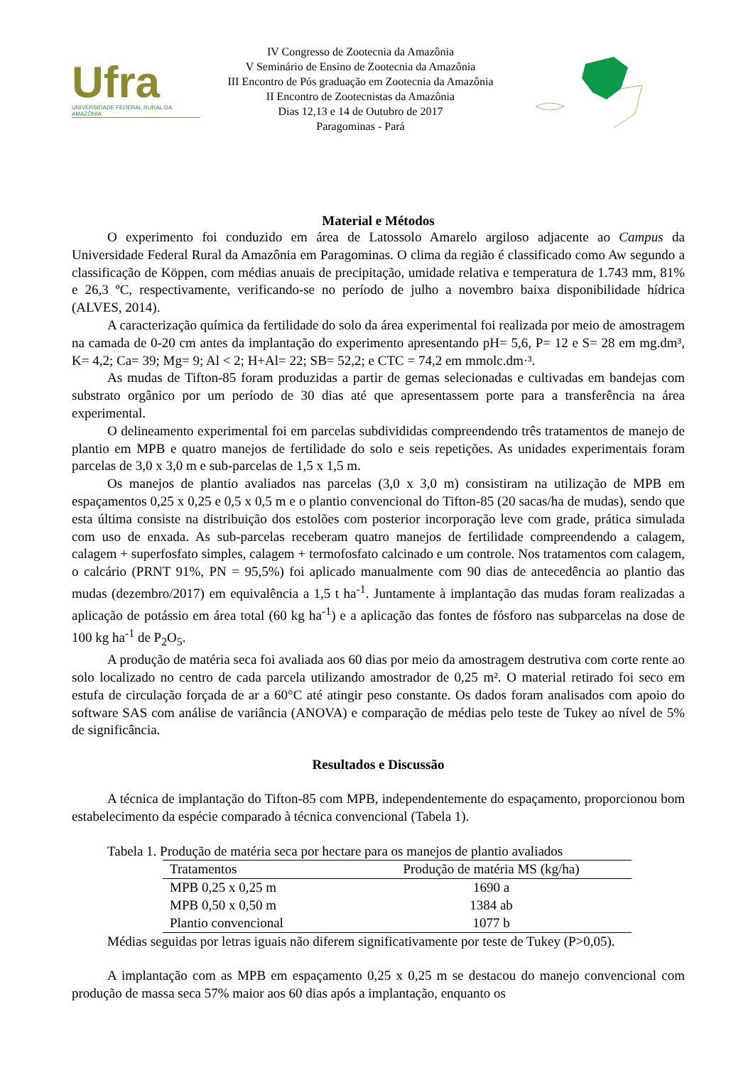Ufra
UNIVERSIDADE FEDERAL RURAL DA AMAZÔNIA
IV Congresso de Zootecnia da Amazônia
V Seminário de Ensino de Zootecnia da Amazônia
III Encontro de Pós graduação em Zootecnia da Amazônia
II Encontro de Zootecnistas da Amazônia
Dias 12,13 e 14 de Outubro de 2017
Paragominas - Pará
Material e Métodos
O experimento foi conduzido em área de Latossolo Amarelo argiloso adjacente ao Campus da Universidade Federal Rural da Amazônia em Paragominas. O clima da região é classificado como Aw segundo a classificação de Köppen, com médias anuais de precipitação, umidade relativa e temperatura de 1.743 mm, 81% e 26,3 ºC, respectivamente, verificando-se no período de julho a novembro baixa disponibilidade hídrica (ALVES, 2014).
A caracterização química da fertilidade do solo da área experimental foi realizada por meio de amostragem na camada de 0-20 cm antes da implantação do experimento apresentando pH= 5,6, P= 12 e S= 28 em mg.dm³, K= 4,2; Ca= 39; Mg= 9; Al < 2; H+Al= 22; SB= 52,2; e CTC = 74,2 em mmolc.dm·³.
As mudas de Tifton-85 foram produzidas a partir de gemas selecionadas e cultivadas em bandejas com substrato orgânico por um período de 30 dias até que apresentassem porte para a transferência na área experimental.
O delineamento experimental foi em parcelas subdivididas compreendendo três tratamentos de manejo de plantio em MPB e quatro manejos de fertilidade do solo e seis repetições. As unidades experimentais foram parcelas de 3,0 x 3,0 m e sub-parcelas de 1,5 x 1,5 m.
Os manejos de plantio avaliados nas parcelas (3,0 x 3,0 m) consistiram na utilização de MPB em espaçamentos 0,25 x 0,25 e 0,5 x 0,5 m e o plantio convencional do Tifton-85 (20 sacas/ha de mudas), sendo que esta última consiste na distribuição dos estolões com posterior incorporação leve com grade, prática simulada com uso de enxada. As sub-parcelas receberam quatro manejos de fertilidade compreendendo a calagem, calagem + superfosfato simples, calagem + termofosfato calcinado e um controle. Nos tratamentos com calagem, o calcário (PRNT 91%, PN = 95,5%) foi aplicado manualmente com 90 dias de antecedência ao plantio das mudas (dezembro/2017) em equivalência a 1,5 t ha<sup>-1</sup>. Juntamente à implantação das mudas foram realizadas a aplicação de potássio em área total (60 kg ha<sup>-1</sup>) e a aplicação das fontes de fósforo nas subparcelas na dose de 100 kg ha<sup>-1</sup> de P<sub>2</sub>O<sub>5</sub>.
A produção de matéria seca foi avaliada aos 60 dias por meio da amostragem destrutiva com corte rente ao solo localizado no centro de cada parcela utilizando amostrador de 0,25 m². O material retirado foi seco em estufa de circulação forçada de ar a 60°C até atingir peso constante. Os dados foram analisados com apoio do software SAS com análise de variância (ANOVA) e comparação de médias pelo teste de Tukey ao nível de 5% de significância.
Resultados e Discussão
A técnica de implantação do Tifton-85 com MPB, independentemente do espaçamento, proporcionou bom estabelecimento da espécie comparado à técnica convencional (Tabela 1).
Tabela 1. Produção de matéria seca por hectare para os manejos de plantio avaliados
| Tratamentos | Produção de matéria MS (kg/ha) |
| --- | --- |
| MPB 0,25 x 0,25 m | 1690 a |
| MPB 0,50 x 0,50 m | 1384 ab |
| Plantio convencional | 1077 b |
Médias seguidas por letras iguais não diferem significativamente por teste de Tukey (P>0,05).
A implantação com as MPB em espaçamento 0,25 x 0,25 m se destacou do manejo convencional com produção de massa seca 57% maior aos 60 dias após a implantação, enquanto os